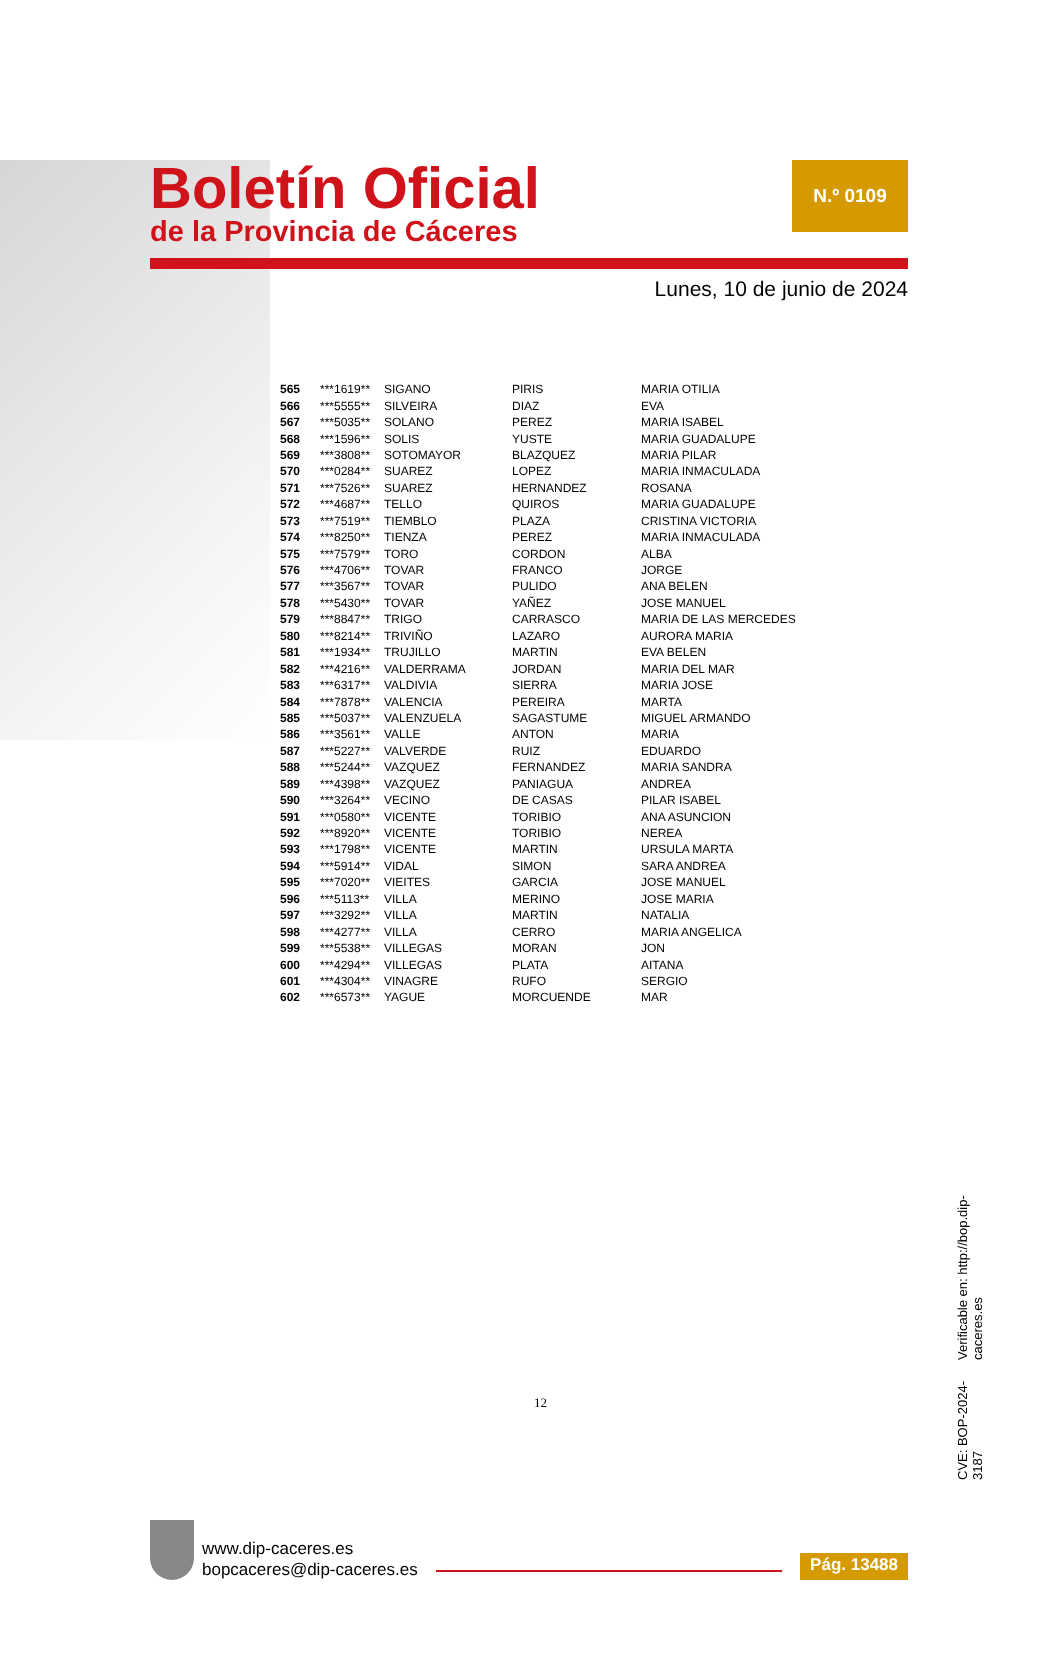Boletín Oficial
de la Provincia de Cáceres
N.º 0109
Lunes, 10 de junio de 2024
| 565 | ***1619** | SIGANO | PIRIS | MARIA OTILIA |
| 566 | ***5555** | SILVEIRA | DIAZ | EVA |
| 567 | ***5035** | SOLANO | PEREZ | MARIA ISABEL |
| 568 | ***1596** | SOLIS | YUSTE | MARIA GUADALUPE |
| 569 | ***3808** | SOTOMAYOR | BLAZQUEZ | MARIA PILAR |
| 570 | ***0284** | SUAREZ | LOPEZ | MARIA INMACULADA |
| 571 | ***7526** | SUAREZ | HERNANDEZ | ROSANA |
| 572 | ***4687** | TELLO | QUIROS | MARIA GUADALUPE |
| 573 | ***7519** | TIEMBLO | PLAZA | CRISTINA VICTORIA |
| 574 | ***8250** | TIENZA | PEREZ | MARIA INMACULADA |
| 575 | ***7579** | TORO | CORDON | ALBA |
| 576 | ***4706** | TOVAR | FRANCO | JORGE |
| 577 | ***3567** | TOVAR | PULIDO | ANA BELEN |
| 578 | ***5430** | TOVAR | YAÑEZ | JOSE MANUEL |
| 579 | ***8847** | TRIGO | CARRASCO | MARIA DE LAS MERCEDES |
| 580 | ***8214** | TRIVIÑO | LAZARO | AURORA MARIA |
| 581 | ***1934** | TRUJILLO | MARTIN | EVA BELEN |
| 582 | ***4216** | VALDERRAMA | JORDAN | MARIA DEL MAR |
| 583 | ***6317** | VALDIVIA | SIERRA | MARIA JOSE |
| 584 | ***7878** | VALENCIA | PEREIRA | MARTA |
| 585 | ***5037** | VALENZUELA | SAGASTUME | MIGUEL ARMANDO |
| 586 | ***3561** | VALLE | ANTON | MARIA |
| 587 | ***5227** | VALVERDE | RUIZ | EDUARDO |
| 588 | ***5244** | VAZQUEZ | FERNANDEZ | MARIA SANDRA |
| 589 | ***4398** | VAZQUEZ | PANIAGUA | ANDREA |
| 590 | ***3264** | VECINO | DE CASAS | PILAR ISABEL |
| 591 | ***0580** | VICENTE | TORIBIO | ANA ASUNCION |
| 592 | ***8920** | VICENTE | TORIBIO | NEREA |
| 593 | ***1798** | VICENTE | MARTIN | URSULA MARTA |
| 594 | ***5914** | VIDAL | SIMON | SARA ANDREA |
| 595 | ***7020** | VIEITES | GARCIA | JOSE MANUEL |
| 596 | ***5113** | VILLA | MERINO | JOSE MARIA |
| 597 | ***3292** | VILLA | MARTIN | NATALIA |
| 598 | ***4277** | VILLA | CERRO | MARIA ANGELICA |
| 599 | ***5538** | VILLEGAS | MORAN | JON |
| 600 | ***4294** | VILLEGAS | PLATA | AITANA |
| 601 | ***4304** | VINAGRE | RUFO | SERGIO |
| 602 | ***6573** | YAGUE | MORCUENDE | MAR |
12
CVE: BOP-2024-3187
Verificable en: http://bop.dip-caceres.es
www.dip-caceres.es
bopcaceres@dip-caceres.es
Pág. 13488